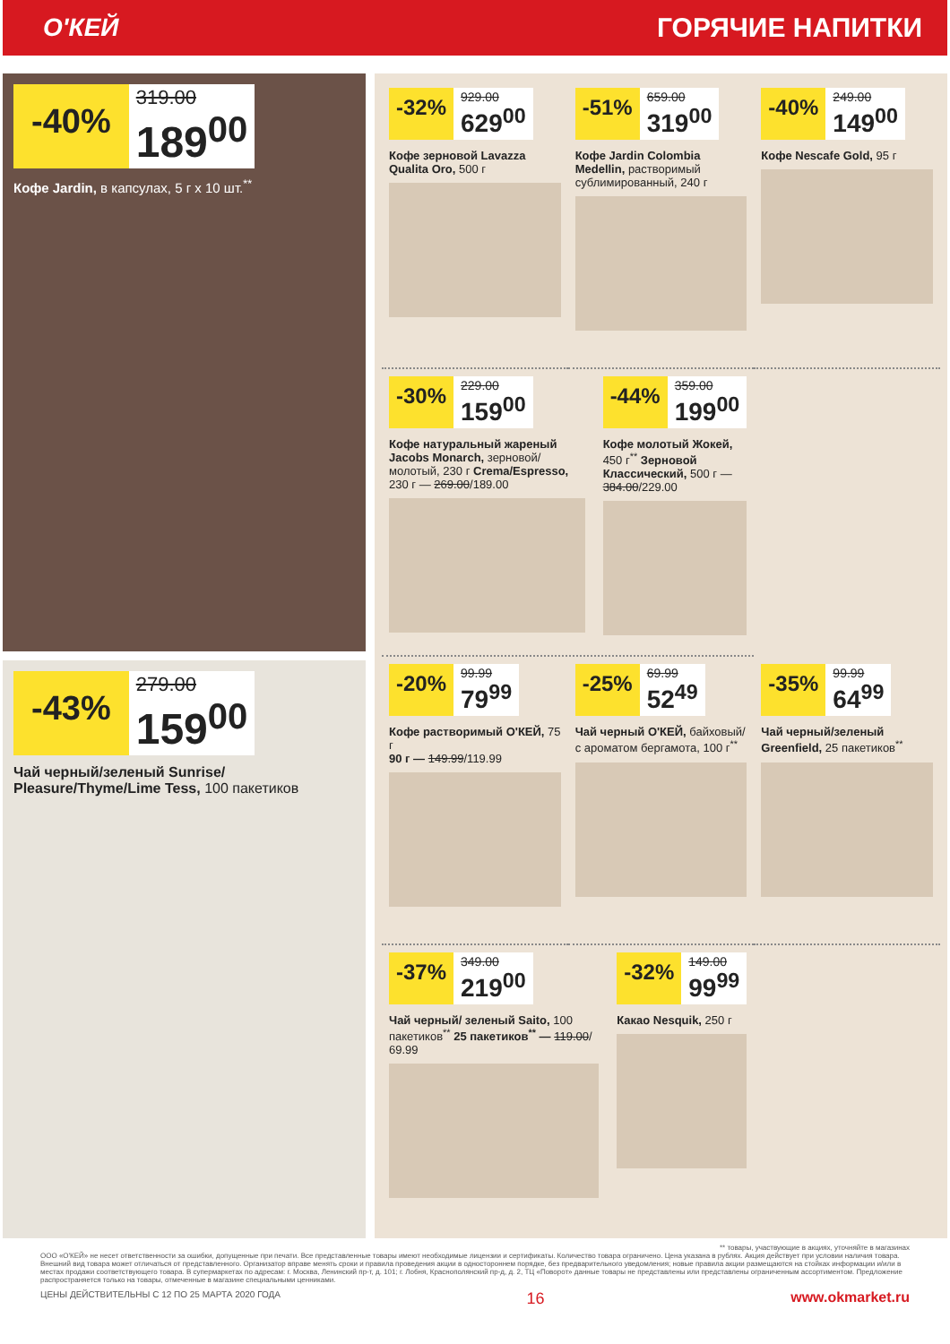О'КЕЙ ГОРЯЧИЕ НАПИТКИ
-40%
319.00
189<sup>00</sup>
Кофе Jardin, в капсулах, 5 г х 10 шт.<sup>**</sup>
-43%
279.00
159<sup>00</sup>
Чай черный/зеленый Sunrise/ Pleasure/Thyme/Lime Tess, 100 пакетиков
-32%
929.00
629<sup>00</sup>
Кофе зерновой Lavazza Qualita Oro, 500 г
-51%
659.00
319<sup>00</sup>
Кофе Jardin Colombia Medellin, растворимый сублимированный, 240 г
-40%
249.00
149<sup>00</sup>
Кофе Nescafe Gold, 95 г
-30%
229.00
159<sup>00</sup>
Кофе натуральный жареный Jacobs Monarch, зерновой/молотый, 230 г Crema/Espresso, 230 г — 269.00/189.00
-44%
359.00
199<sup>00</sup>
Кофе молотый Жокей, 450 г<sup>**</sup> Зерновой Классический, 500 г — 384.00/229.00
-20%
99.99
79<sup>99</sup>
Кофе растворимый О'КЕЙ, 75 г
90 г — 149.99/119.99
-25%
69.99
52<sup>49</sup>
Чай черный О'КЕЙ, байховый/ с ароматом бергамота, 100 г<sup>**</sup>
-35%
99.99
64<sup>99</sup>
Чай черный/зеленый Greenfield, 25 пакетиков<sup>**</sup>
-37%
349.00
219<sup>00</sup>
Чай черный/ зеленый Saito, 100 пакетиков<sup>**</sup> 25 пакетиков<sup>**</sup> — 119.00/ 69.99
-32%
149.00
99<sup>99</sup>
Какао Nesquik, 250 г
** товары, участвующие в акциях, уточняйте в магазинах
ООО «О'КЕЙ» не несет ответственности за ошибки, допущенные при печати. Все представленные товары имеют необходимые лицензии и сертификаты. Количество товара ограничено. Цена указана в рублях. Акция действует при условии наличия товара. Внешний вид товара может отличаться от представленного. Организатор вправе менять сроки и правила проведения акции в одностороннем порядке, без предварительного уведомления; новые правила акции размещаются на стойках информации и/или в местах продажи соответствующего товара. В супермаркетах по адресам: г. Москва, Ленинский пр-т, д. 101; г. Лобня, Краснополянский пр-д, д. 2, ТЦ «Поворот» данные товары не представлены или представлены ограниченным ассортиментом. Предложение распространяется только на товары, отмеченные в магазине специальными ценниками.
ЦЕНЫ ДЕЙСТВИТЕЛЬНЫ С 12 ПО 25 МАРТА 2020 ГОДА 16 www.okmarket.ru